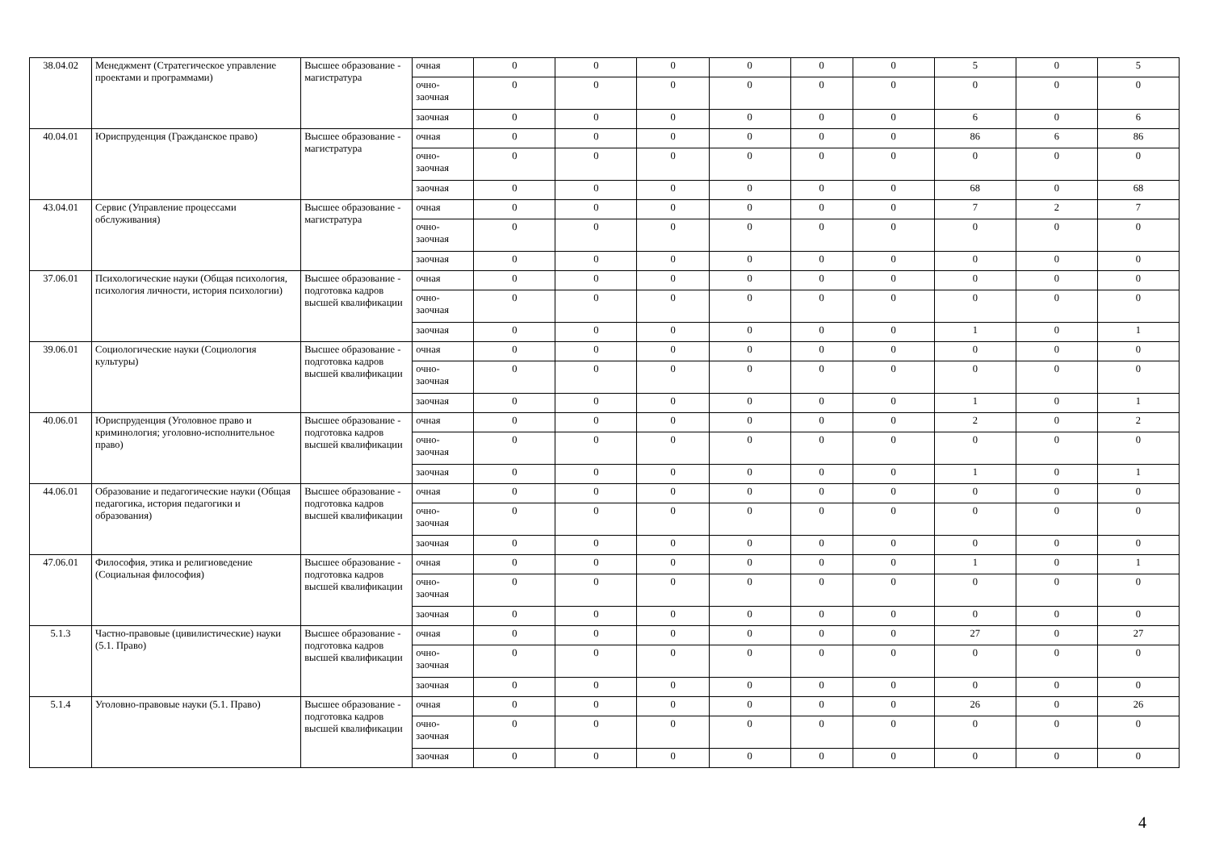| 38.04.02 | Менеджмент (Стратегическое управление проектами и программами) | Высшее образование - магистратура | очная | 0 | 0 | 0 | 0 | 0 | 0 | 5 | 0 | 5 |
| | | | очно-заочная | 0 | 0 | 0 | 0 | 0 | 0 | 0 | 0 | 0 |
| | | | заочная | 0 | 0 | 0 | 0 | 0 | 0 | 6 | 0 | 6 |
| 40.04.01 | Юриспруденция (Гражданское право) | Высшее образование - магистратура | очная | 0 | 0 | 0 | 0 | 0 | 0 | 86 | 6 | 86 |
| | | | очно-заочная | 0 | 0 | 0 | 0 | 0 | 0 | 0 | 0 | 0 |
| | | | заочная | 0 | 0 | 0 | 0 | 0 | 0 | 68 | 0 | 68 |
| 43.04.01 | Сервис (Управление процессами обслуживания) | Высшее образование - магистратура | очная | 0 | 0 | 0 | 0 | 0 | 0 | 7 | 2 | 7 |
| | | | очно-заочная | 0 | 0 | 0 | 0 | 0 | 0 | 0 | 0 | 0 |
| | | | заочная | 0 | 0 | 0 | 0 | 0 | 0 | 0 | 0 | 0 |
| 37.06.01 | Психологические науки (Общая психология, психология личности, история психологии) | Высшее образование - подготовка кадров высшей квалификации | очная | 0 | 0 | 0 | 0 | 0 | 0 | 0 | 0 | 0 |
| | | | очно-заочная | 0 | 0 | 0 | 0 | 0 | 0 | 0 | 0 | 0 |
| | | | заочная | 0 | 0 | 0 | 0 | 0 | 0 | 1 | 0 | 1 |
| 39.06.01 | Социологические науки (Социология культуры) | Высшее образование - подготовка кадров высшей квалификации | очная | 0 | 0 | 0 | 0 | 0 | 0 | 0 | 0 | 0 |
| | | | очно-заочная | 0 | 0 | 0 | 0 | 0 | 0 | 0 | 0 | 0 |
| | | | заочная | 0 | 0 | 0 | 0 | 0 | 0 | 1 | 0 | 1 |
| 40.06.01 | Юриспруденция (Уголовное право и криминология; уголовно-исполнительное право) | Высшее образование - подготовка кадров высшей квалификации | очная | 0 | 0 | 0 | 0 | 0 | 0 | 2 | 0 | 2 |
| | | | очно-заочная | 0 | 0 | 0 | 0 | 0 | 0 | 0 | 0 | 0 |
| | | | заочная | 0 | 0 | 0 | 0 | 0 | 0 | 1 | 0 | 1 |
| 44.06.01 | Образование и педагогические науки (Общая педагогика, история педагогики и образования) | Высшее образование - подготовка кадров высшей квалификации | очная | 0 | 0 | 0 | 0 | 0 | 0 | 0 | 0 | 0 |
| | | | очно-заочная | 0 | 0 | 0 | 0 | 0 | 0 | 0 | 0 | 0 |
| | | | заочная | 0 | 0 | 0 | 0 | 0 | 0 | 0 | 0 | 0 |
| 47.06.01 | Философия, этика и религиоведение (Социальная философия) | Высшее образование - подготовка кадров высшей квалификации | очная | 0 | 0 | 0 | 0 | 0 | 0 | 1 | 0 | 1 |
| | | | очно-заочная | 0 | 0 | 0 | 0 | 0 | 0 | 0 | 0 | 0 |
| | | | заочная | 0 | 0 | 0 | 0 | 0 | 0 | 0 | 0 | 0 |
| 5.1.3 | Частно-правовые (цивилистические) науки (5.1. Право) | Высшее образование - подготовка кадров высшей квалификации | очная | 0 | 0 | 0 | 0 | 0 | 0 | 27 | 0 | 27 |
| | | | очно-заочная | 0 | 0 | 0 | 0 | 0 | 0 | 0 | 0 | 0 |
| | | | заочная | 0 | 0 | 0 | 0 | 0 | 0 | 0 | 0 | 0 |
| 5.1.4 | Уголовно-правовые науки (5.1. Право) | Высшее образование - подготовка кадров высшей квалификации | очная | 0 | 0 | 0 | 0 | 0 | 0 | 26 | 0 | 26 |
| | | | очно-заочная | 0 | 0 | 0 | 0 | 0 | 0 | 0 | 0 | 0 |
| | | | заочная | 0 | 0 | 0 | 0 | 0 | 0 | 0 | 0 | 0 |
4